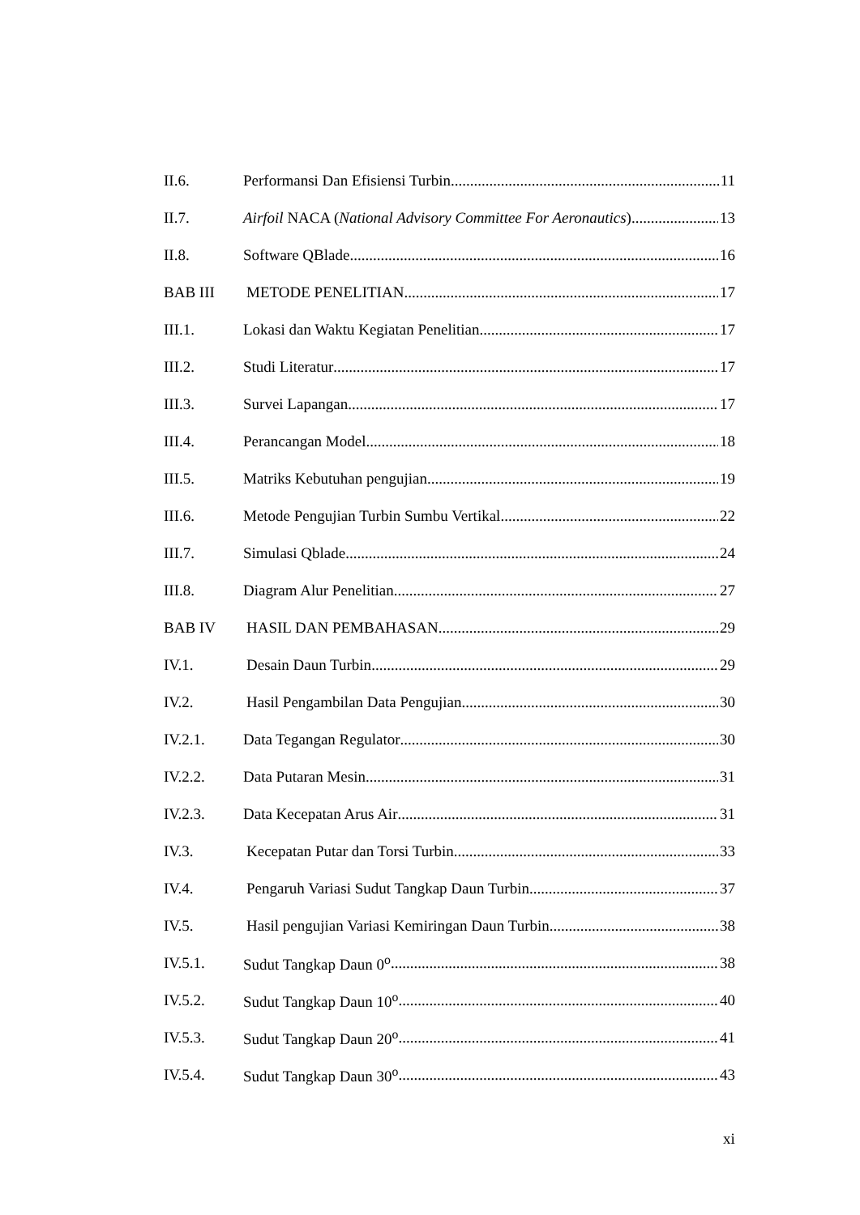II.6. Performansi Dan Efisiensi Turbin 11
II.7. Airfoil NACA (National Advisory Committee For Aeronautics) 13
II.8. Software QBlade 16
BAB III METODE PENELITIAN 17
III.1. Lokasi dan Waktu Kegiatan Penelitian 17
III.2. Studi Literatur 17
III.3. Survei Lapangan 17
III.4. Perancangan Model 18
III.5. Matriks Kebutuhan pengujian 19
III.6. Metode Pengujian Turbin Sumbu Vertikal 22
III.7. Simulasi Qblade 24
III.8. Diagram Alur Penelitian 27
BAB IV HASIL DAN PEMBAHASAN 29
IV.1. Desain Daun Turbin 29
IV.2. Hasil Pengambilan Data Pengujian 30
IV.2.1. Data Tegangan Regulator 30
IV.2.2. Data Putaran Mesin 31
IV.2.3. Data Kecepatan Arus Air 31
IV.3. Kecepatan Putar dan Torsi Turbin 33
IV.4. Pengaruh Variasi Sudut Tangkap Daun Turbin 37
IV.5. Hasil pengujian Variasi Kemiringan Daun Turbin 38
IV.5.1. Sudut Tangkap Daun 0<sup>o</sup> 38
IV.5.2. Sudut Tangkap Daun 10<sup>o</sup> 40
IV.5.3. Sudut Tangkap Daun 20<sup>o</sup> 41
IV.5.4. Sudut Tangkap Daun 30<sup>o</sup> 43
xi